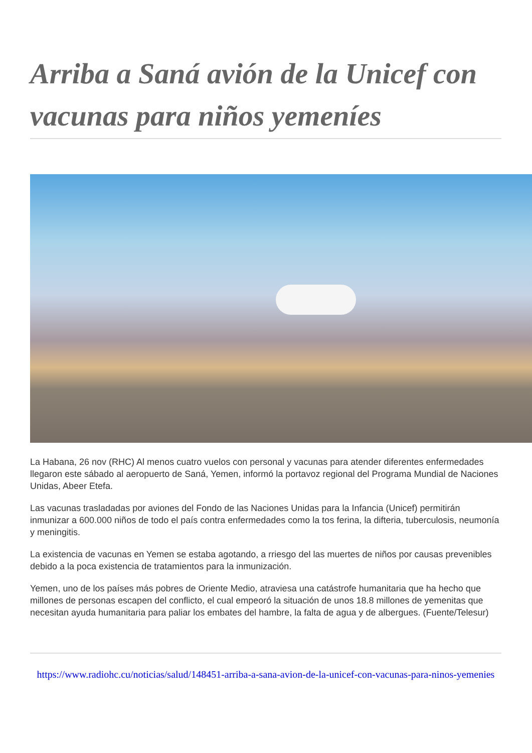Arriba a Saná avión de la Unicef con vacunas para niños yemeníes
La Habana, 26 nov (RHC) Al menos cuatro vuelos con personal y vacunas para atender diferentes enfermedades llegaron este sábado al aeropuerto de Saná, Yemen, informó la portavoz regional del Programa Mundial de Naciones Unidas, Abeer Etefa.
Las vacunas trasladadas por aviones del Fondo de las Naciones Unidas para la Infancia (Unicef) permitirán inmunizar a 600.000 niños de todo el país contra enfermedades como la tos ferina, la difteria, tuberculosis, neumonía y meningitis.
La existencia de vacunas en Yemen se estaba agotando, a rriesgo del las muertes de niños por causas prevenibles debido a la poca existencia de tratamientos para la inmunización.
Yemen, uno de los países más pobres de Oriente Medio, atraviesa una catástrofe humanitaria que ha hecho que millones de personas escapen del conflicto, el cual empeoró la situación de unos 18.8 millones de yemenitas que necesitan ayuda humanitaria para paliar los embates del hambre, la falta de agua y de albergues. (Fuente/Telesur)
https://www.radiohc.cu/noticias/salud/148451-arriba-a-sana-avion-de-la-unicef-con-vacunas-para-ninos-yemenies